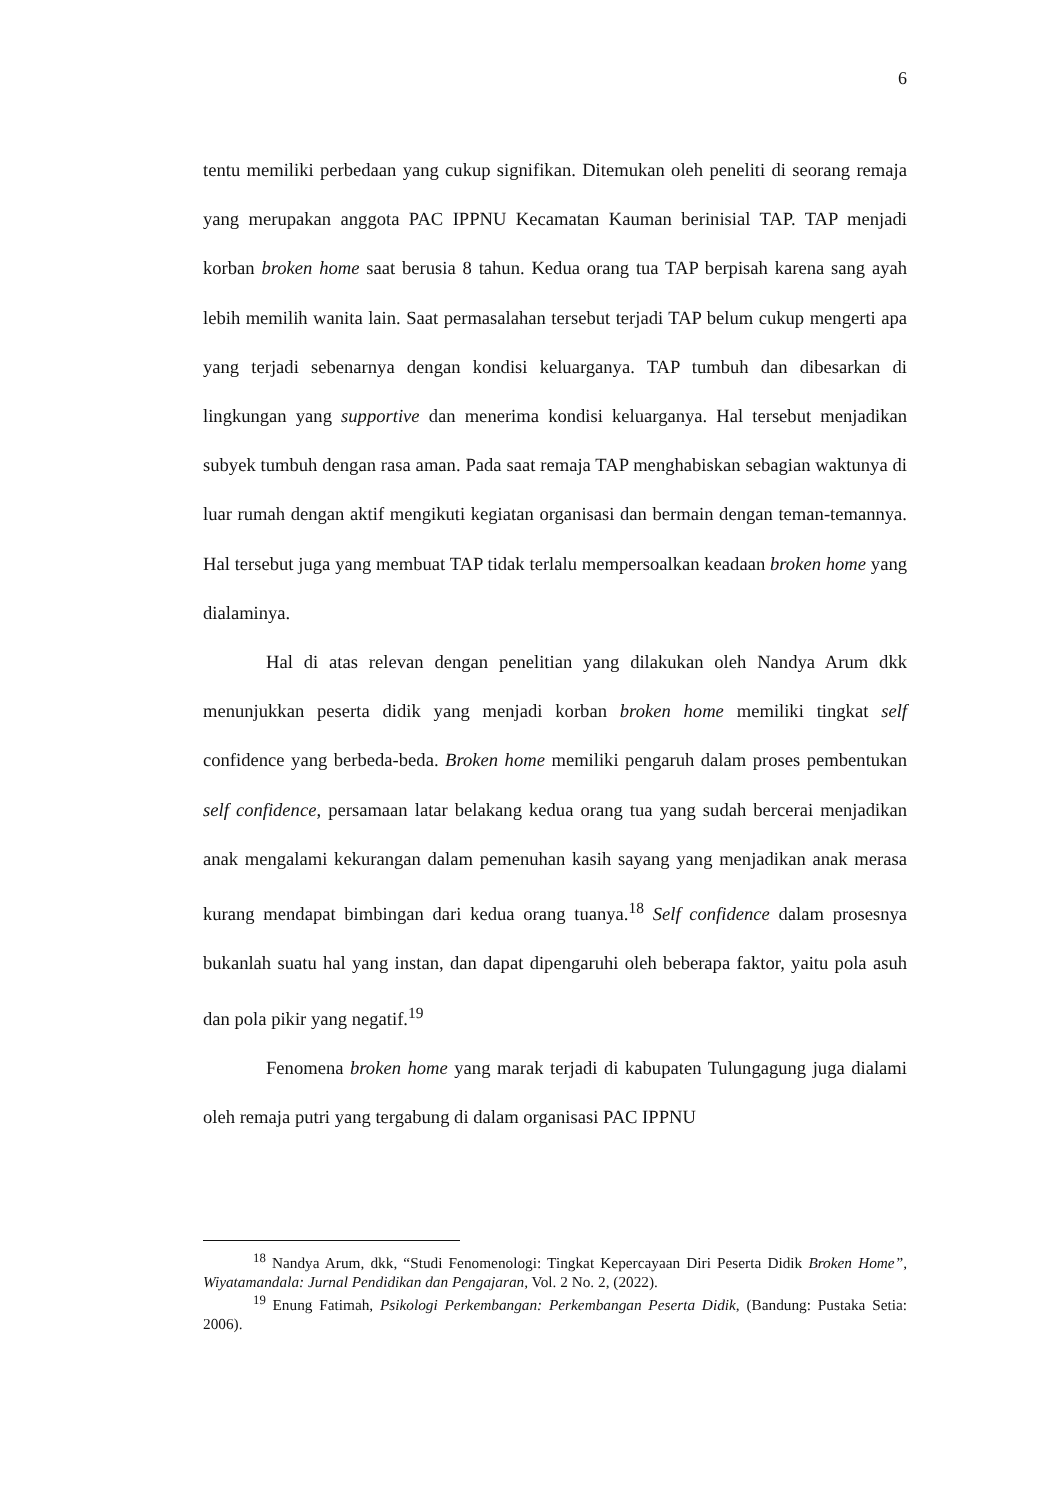6
tentu memiliki perbedaan yang cukup signifikan. Ditemukan oleh peneliti di seorang remaja yang merupakan anggota PAC IPPNU Kecamatan Kauman berinisial TAP. TAP menjadi korban broken home saat berusia 8 tahun. Kedua orang tua TAP berpisah karena sang ayah lebih memilih wanita lain. Saat permasalahan tersebut terjadi TAP belum cukup mengerti apa yang terjadi sebenarnya dengan kondisi keluarganya. TAP tumbuh dan dibesarkan di lingkungan yang supportive dan menerima kondisi keluarganya. Hal tersebut menjadikan subyek tumbuh dengan rasa aman. Pada saat remaja TAP menghabiskan sebagian waktunya di luar rumah dengan aktif mengikuti kegiatan organisasi dan bermain dengan teman-temannya. Hal tersebut juga yang membuat TAP tidak terlalu mempersoalkan keadaan broken home yang dialaminya.
Hal di atas relevan dengan penelitian yang dilakukan oleh Nandya Arum dkk menunjukkan peserta didik yang menjadi korban broken home memiliki tingkat self confidence yang berbeda-beda. Broken home memiliki pengaruh dalam proses pembentukan self confidence, persamaan latar belakang kedua orang tua yang sudah bercerai menjadikan anak mengalami kekurangan dalam pemenuhan kasih sayang yang menjadikan anak merasa kurang mendapat bimbingan dari kedua orang tuanya.<sup>18</sup> Self confidence dalam prosesnya bukanlah suatu hal yang instan, dan dapat dipengaruhi oleh beberapa faktor, yaitu pola asuh dan pola pikir yang negatif.<sup>19</sup>
Fenomena broken home yang marak terjadi di kabupaten Tulungagung juga dialami oleh remaja putri yang tergabung di dalam organisasi PAC IPPNU
<sup>18</sup> Nandya Arum, dkk, “Studi Fenomenologi: Tingkat Kepercayaan Diri Peserta Didik Broken Home”, Wiyatamandala: Jurnal Pendidikan dan Pengajaran, Vol. 2 No. 2, (2022).
<sup>19</sup> Enung Fatimah, Psikologi Perkembangan: Perkembangan Peserta Didik, (Bandung: Pustaka Setia: 2006).